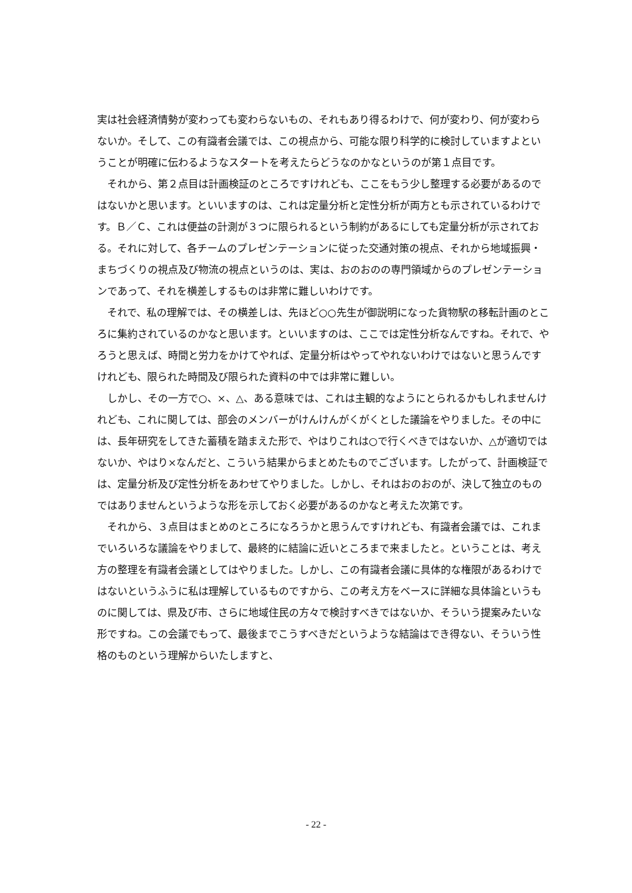実は社会経済情勢が変わっても変わらないもの、それもあり得るわけで、何が変わり、何が変わらないか。そして、この有識者会議では、この視点から、可能な限り科学的に検討していますよということが明確に伝わるようなスタートを考えたらどうなのかなというのが第１点目です。
　それから、第２点目は計画検証のところですけれども、ここをもう少し整理する必要があるのではないかと思います。といいますのは、これは定量分析と定性分析が両方とも示されているわけです。Ｂ／Ｃ、これは便益の計測が３つに限られるという制約があるにしても定量分析が示されておる。それに対して、各チームのプレゼンテーションに従った交通対策の視点、それから地域振興・まちづくりの視点及び物流の視点というのは、実は、おのおのの専門領域からのプレゼンテーションであって、それを横差しするものは非常に難しいわけです。
　それで、私の理解では、その横差しは、先ほど○○先生が御説明になった貨物駅の移転計画のところに集約されているのかなと思います。といいますのは、ここでは定性分析なんですね。それで、やろうと思えば、時間と労力をかけてやれば、定量分析はやってやれないわけではないと思うんですけれども、限られた時間及び限られた資料の中では非常に難しい。
　しかし、その一方で○、×、△、ある意味では、これは主観的なようにとられるかもしれませんけれども、これに関しては、部会のメンバーがけんけんがくがくとした議論をやりました。その中には、長年研究をしてきた蓄積を踏まえた形で、やはりこれは○で行くべきではないか、△が適切ではないか、やはり×なんだと、こういう結果からまとめたものでございます。したがって、計画検証では、定量分析及び定性分析をあわせてやりました。しかし、それはおのおのが、決して独立のものではありませんというような形を示しておく必要があるのかなと考えた次第です。
　それから、３点目はまとめのところになろうかと思うんですけれども、有識者会議では、これまでいろいろな議論をやりまして、最終的に結論に近いところまで来ましたと。ということは、考え方の整理を有識者会議としてはやりました。しかし、この有識者会議に具体的な権限があるわけではないというふうに私は理解しているものですから、この考え方をベースに詳細な具体論というものに関しては、県及び市、さらに地域住民の方々で検討すべきではないか、そういう提案みたいな形ですね。この会議でもって、最後までこうすべきだというような結論はでき得ない、そういう性格のものという理解からいたしますと、
- 22 -